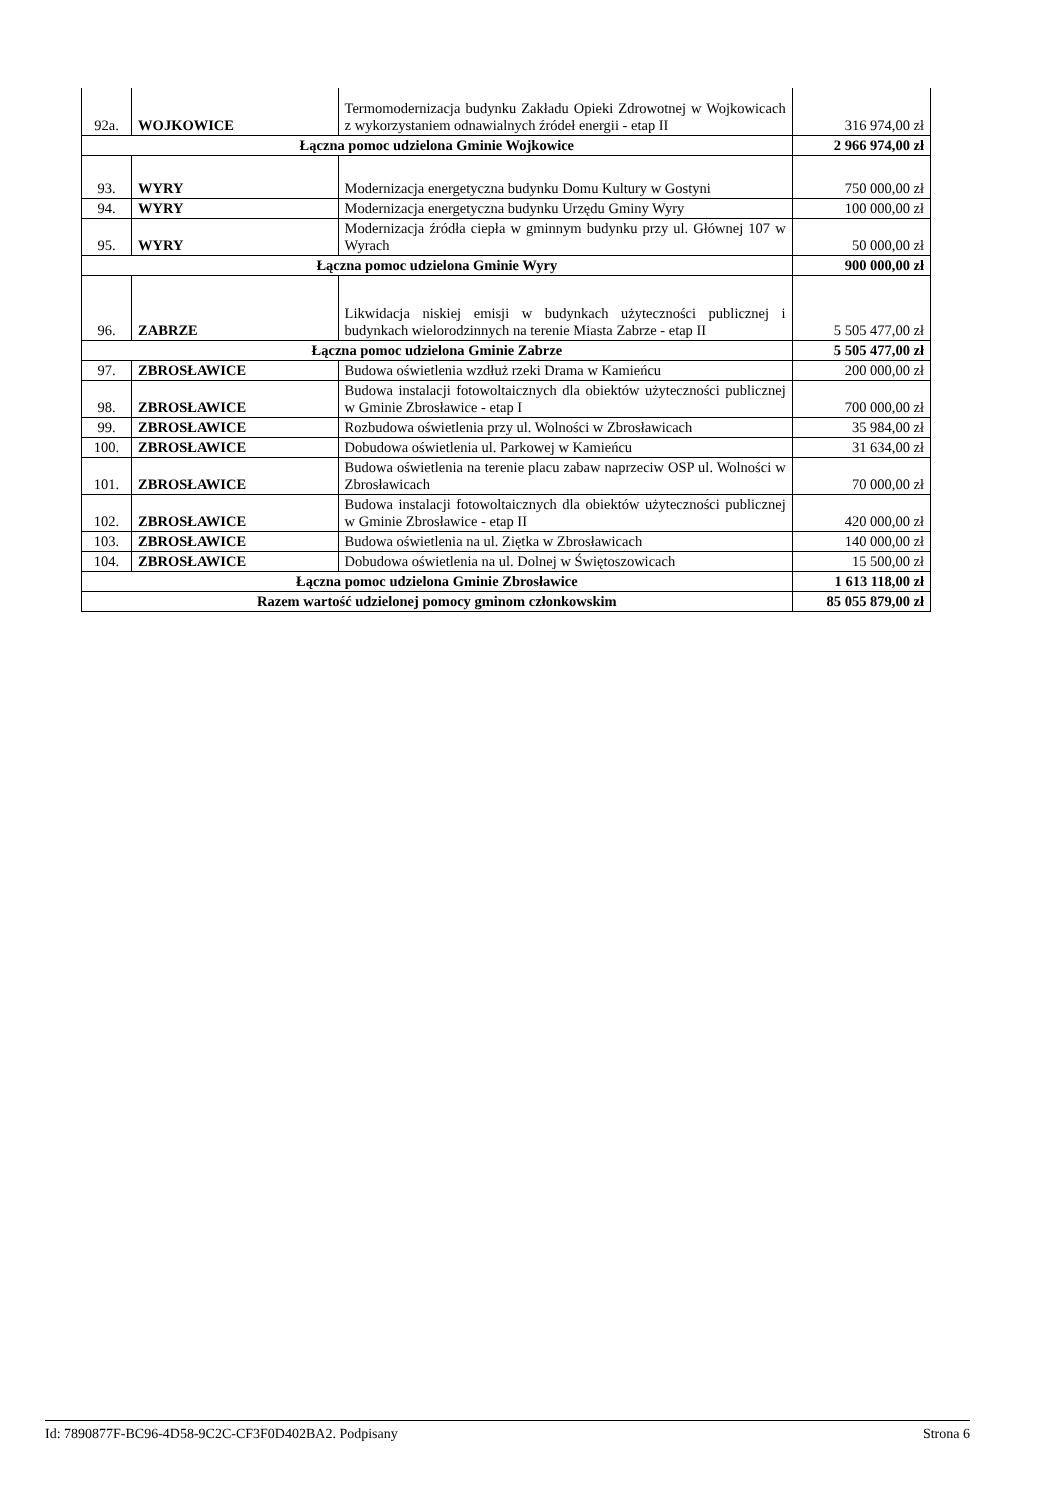| 92a. | WOJKOWICE | Termomodernizacja budynku Zakładu Opieki Zdrowotnej w Wojkowicach z wykorzystaniem odnawialnych źródeł energii - etap II | 316 974,00 zł |
| Łączna pomoc udzielona Gminie Wojkowice | | | 2 966 974,00 zł |
| 93. | WYRY | Modernizacja energetyczna budynku Domu Kultury w Gostyni | 750 000,00 zł |
| 94. | WYRY | Modernizacja energetyczna budynku Urzędu Gminy Wyry | 100 000,00 zł |
| 95. | WYRY | Modernizacja źródła ciepła w gminnym budynku przy ul. Głównej 107 w Wyrach | 50 000,00 zł |
| Łączna pomoc udzielona Gminie Wyry | | | 900 000,00 zł |
| 96. | ZABRZE | Likwidacja niskiej emisji w budynkach użyteczności publicznej i budynkach wielorodzinnych na terenie Miasta Zabrze - etap II | 5 505 477,00 zł |
| Łączna pomoc udzielona Gminie Zabrze | | | 5 505 477,00 zł |
| 97. | ZBROSŁAWICE | Budowa oświetlenia wzdłuż rzeki Drama w Kamieńcu | 200 000,00 zł |
| 98. | ZBROSŁAWICE | Budowa instalacji fotowoltaicznych dla obiektów użyteczności publicznej w Gminie Zbrosławice - etap I | 700 000,00 zł |
| 99. | ZBROSŁAWICE | Rozbudowa oświetlenia przy ul. Wolności w Zbrosławicach | 35 984,00 zł |
| 100. | ZBROSŁAWICE | Dobudowa oświetlenia ul. Parkowej w Kamieńcu | 31 634,00 zł |
| 101. | ZBROSŁAWICE | Budowa oświetlenia na terenie placu zabaw naprzeciw OSP ul. Wolności w Zbrosławicach | 70 000,00 zł |
| 102. | ZBROSŁAWICE | Budowa instalacji fotowoltaicznych dla obiektów użyteczności publicznej w Gminie Zbrosławice - etap II | 420 000,00 zł |
| 103. | ZBROSŁAWICE | Budowa oświetlenia na ul. Ziętka w Zbrosławicach | 140 000,00 zł |
| 104. | ZBROSŁAWICE | Dobudowa oświetlenia na ul. Dolnej w Świętoszowicach | 15 500,00 zł |
| Łączna pomoc udzielona Gminie Zbrosławice | | | 1 613 118,00 zł |
| Razem wartość udzielonej pomocy gminom członkowskim | | | 85 055 879,00 zł |
Id: 7890877F-BC96-4D58-9C2C-CF3F0D402BA2. Podpisany Strona 6